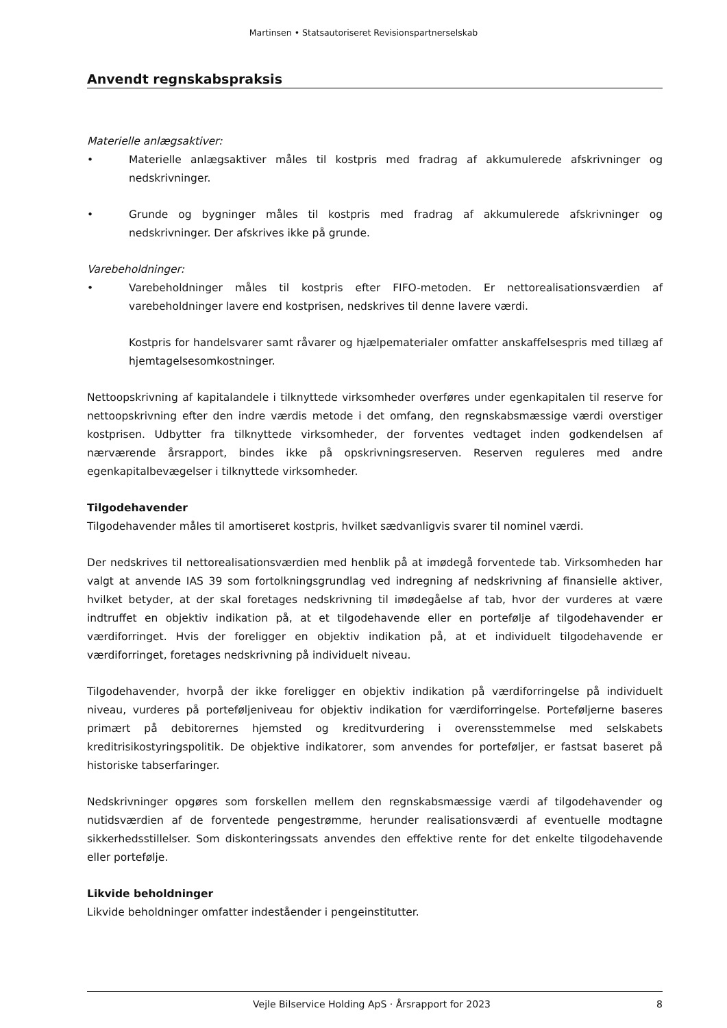Martinsen • Statsautoriseret Revisionspartnerselskab
Anvendt regnskabspraksis
Materielle anlægsaktiver:
• Materielle anlægsaktiver måles til kostpris med fradrag af akkumulerede afskrivninger og nedskrivninger.
• Grunde og bygninger måles til kostpris med fradrag af akkumulerede afskrivninger og nedskrivninger. Der afskrives ikke på grunde.
Varebeholdninger:
• Varebeholdninger måles til kostpris efter FIFO-metoden. Er nettorealisationsværdien af varebeholdninger lavere end kostprisen, nedskrives til denne lavere værdi.
Kostpris for handelsvarer samt råvarer og hjælpematerialer omfatter anskaffelsespris med tillæg af hjemtagelsesomkostninger.
Nettoopskrivning af kapitalandele i tilknyttede virksomheder overføres under egenkapitalen til reserve for nettoopskrivning efter den indre værdis metode i det omfang, den regnskabsmæssige værdi overstiger kostprisen. Udbytter fra tilknyttede virksomheder, der forventes vedtaget inden godkendelsen af nærværende årsrapport, bindes ikke på opskrivningsreserven. Reserven reguleres med andre egenkapitalbevægelser i tilknyttede virksomheder.
Tilgodehavender
Tilgodehavender måles til amortiseret kostpris, hvilket sædvanligvis svarer til nominel værdi.
Der nedskrives til nettorealisationsværdien med henblik på at imødegå forventede tab. Virksomheden har valgt at anvende IAS 39 som fortolkningsgrundlag ved indregning af nedskrivning af finansielle aktiver, hvilket betyder, at der skal foretages nedskrivning til imødegåelse af tab, hvor der vurderes at være indtruffet en objektiv indikation på, at et tilgodehavende eller en portefølje af tilgodehavender er værdiforringet. Hvis der foreligger en objektiv indikation på, at et individuelt tilgodehavende er værdiforringet, foretages nedskrivning på individuelt niveau.
Tilgodehavender, hvorpå der ikke foreligger en objektiv indikation på værdiforringelse på individuelt niveau, vurderes på porteføljeniveau for objektiv indikation for værdiforringelse. Porteføljerne baseres primært på debitorernes hjemsted og kreditvurdering i overensstemmelse med selskabets kreditrisikostyringspolitik. De objektive indikatorer, som anvendes for porteføljer, er fastsat baseret på historiske tabserfaringer.
Nedskrivninger opgøres som forskellen mellem den regnskabsmæssige værdi af tilgodehavender og nutidsværdien af de forventede pengestrømme, herunder realisationsværdi af eventuelle modtagne sikkerhedsstillelser. Som diskonteringssats anvendes den effektive rente for det enkelte tilgodehavende eller portefølje.
Likvide beholdninger
Likvide beholdninger omfatter indeståender i pengeinstitutter.
Vejle Bilservice Holding ApS · Årsrapport for 2023 8